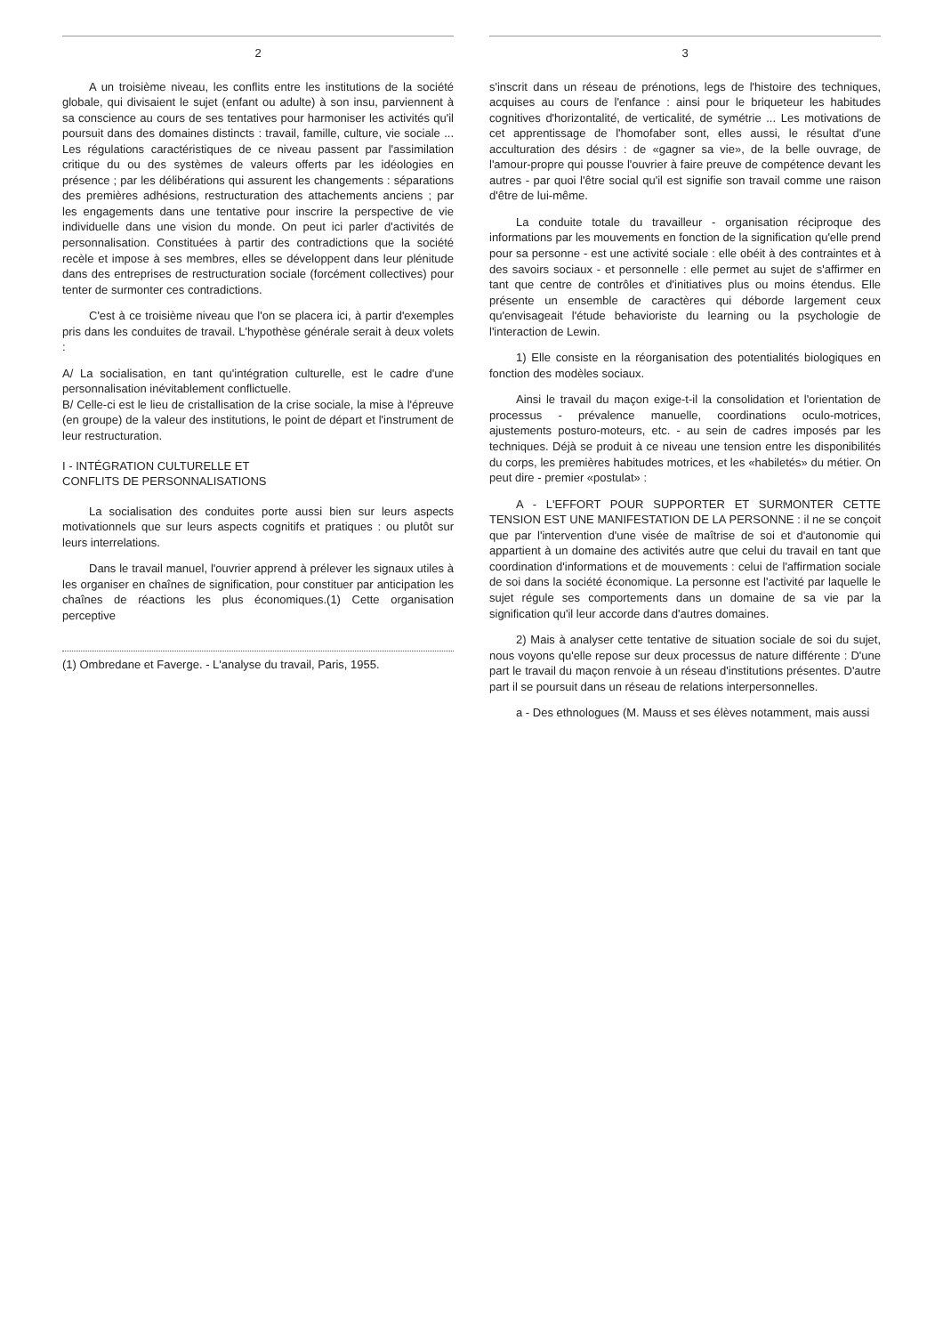2
A un troisième niveau, les conflits entre les institutions de la société globale, qui divisaient le sujet (enfant ou adulte) à son insu, parviennent à sa conscience au cours de ses tentatives pour harmoniser les activités qu'il poursuit dans des domaines distincts : travail, famille, culture, vie sociale ... Les régulations caractéristiques de ce niveau passent par l'assimilation critique du ou des systèmes de valeurs offerts par les idéologies en présence ; par les délibérations qui assurent les changements : séparations des premières adhésions, restructuration des attachements anciens ; par les engagements dans une tentative pour inscrire la perspective de vie individuelle dans une vision du monde. On peut ici parler d'activités de personnalisation. Constituées à partir des contradictions que la société recèle et impose à ses membres, elles se développent dans leur plénitude dans des entreprises de restructuration sociale (forcément collectives) pour tenter de surmonter ces contradictions.
C'est à ce troisième niveau que l'on se placera ici, à partir d'exemples pris dans les conduites de travail. L'hypothèse générale serait à deux volets :
A/ La socialisation, en tant qu'intégration culturelle, est le cadre d'une personnalisation inévitablement conflictuelle.
B/ Celle-ci est le lieu de cristallisation de la crise sociale, la mise à l'épreuve (en groupe) de la valeur des institutions, le point de départ et l'instrument de leur restructuration.
I - INTÉGRATION CULTURELLE ET
CONFLITS DE PERSONNALISATIONS
La socialisation des conduites porte aussi bien sur leurs aspects motivationnels que sur leurs aspects cognitifs et pratiques : ou plutôt sur leurs interrelations.
Dans le travail manuel, l'ouvrier apprend à prélever les signaux utiles à les organiser en chaînes de signification, pour constituer par anticipation les chaînes de réactions les plus économiques.(1) Cette organisation perceptive
(1) Ombredane et Faverge. - L'analyse du travail, Paris, 1955.
3
s'inscrit dans un réseau de prénotions, legs de l'histoire des techniques, acquises au cours de l'enfance : ainsi pour le briqueteur les habitudes cognitives d'horizontalité, de verticalité, de symétrie ... Les motivations de cet apprentissage de l'homofaber sont, elles aussi, le résultat d'une acculturation des désirs : de «gagner sa vie», de la belle ouvrage, de l'amour-propre qui pousse l'ouvrier à faire preuve de compétence devant les autres - par quoi l'être social qu'il est signifie son travail comme une raison d'être de lui-même.
La conduite totale du travailleur - organisation réciproque des informations par les mouvements en fonction de la signification qu'elle prend pour sa personne - est une activité sociale : elle obéit à des contraintes et à des savoirs sociaux - et personnelle : elle permet au sujet de s'affirmer en tant que centre de contrôles et d'initiatives plus ou moins étendus. Elle présente un ensemble de caractères qui déborde largement ceux qu'envisageait l'étude behavioriste du learning ou la psychologie de l'interaction de Lewin.
1) Elle consiste en la réorganisation des potentialités biologiques en fonction des modèles sociaux.
Ainsi le travail du maçon exige-t-il la consolidation et l'orientation de processus - prévalence manuelle, coordinations oculo-motrices, ajustements posturo-moteurs, etc. - au sein de cadres imposés par les techniques. Déjà se produit à ce niveau une tension entre les disponibilités du corps, les premières habitudes motrices, et les «habiletés» du métier. On peut dire - premier «postulat» :
A - L'EFFORT POUR SUPPORTER ET SURMONTER CETTE TENSION EST UNE MANIFESTATION DE LA PERSONNE : il ne se conçoit que par l'intervention d'une visée de maîtrise de soi et d'autonomie qui appartient à un domaine des activités autre que celui du travail en tant que coordination d'informations et de mouvements : celui de l'affirmation sociale de soi dans la société économique. La personne est l'activité par laquelle le sujet régule ses comportements dans un domaine de sa vie par la signification qu'il leur accorde dans d'autres domaines.
2) Mais à analyser cette tentative de situation sociale de soi du sujet, nous voyons qu'elle repose sur deux processus de nature différente : D'une part le travail du maçon renvoie à un réseau d'institutions présentes. D'autre part il se poursuit dans un réseau de relations interpersonnelles.
a - Des ethnologues (M. Mauss et ses élèves notamment, mais aussi